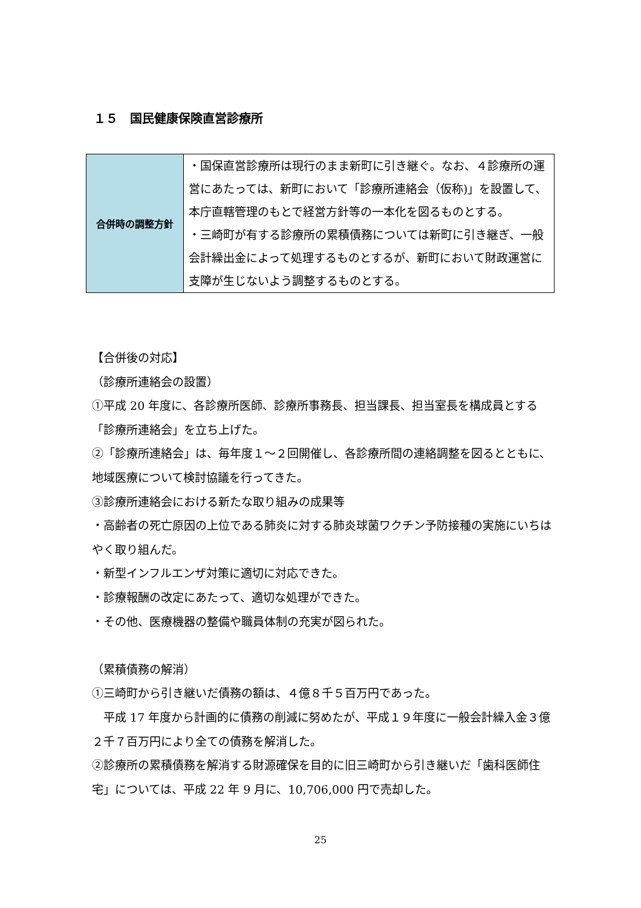１５　国民健康保険直営診療所
| 合併時の調整方針 | ・国保直営診療所は現行のまま新町に引き継ぐ。なお、４診療所の運営にあたっては、新町において「診療所連絡会（仮称)」を設置して、本庁直轄管理のもとで経営方針等の一本化を図るものとする。 ・三崎町が有する診療所の累積債務については新町に引き継ぎ、一般会計繰出金によって処理するものとするが、新町において財政運営に支障が生じないよう調整するものとする。 |
【合併後の対応】
（診療所連絡会の設置）
①平成 20 年度に、各診療所医師、診療所事務長、担当課長、担当室長を構成員とする「診療所連絡会」を立ち上げた。
②「診療所連絡会」は、毎年度１～２回開催し、各診療所間の連絡調整を図るとともに、地域医療について検討協議を行ってきた。
③診療所連絡会における新たな取り組みの成果等
・高齢者の死亡原因の上位である肺炎に対する肺炎球菌ワクチン予防接種の実施にいちはやく取り組んだ。
・新型インフルエンザ対策に適切に対応できた。
・診療報酬の改定にあたって、適切な処理ができた。
・その他、医療機器の整備や職員体制の充実が図られた。
（累積債務の解消）
①三崎町から引き継いだ債務の額は、４億８千５百万円であった。
　平成 17 年度から計画的に債務の削減に努めたが、平成１９年度に一般会計繰入金３億２千７百万円により全ての債務を解消した。
②診療所の累積債務を解消する財源確保を目的に旧三崎町から引き継いだ「歯科医師住宅」については、平成 22 年 9 月に、10,706,000 円で売却した。
25